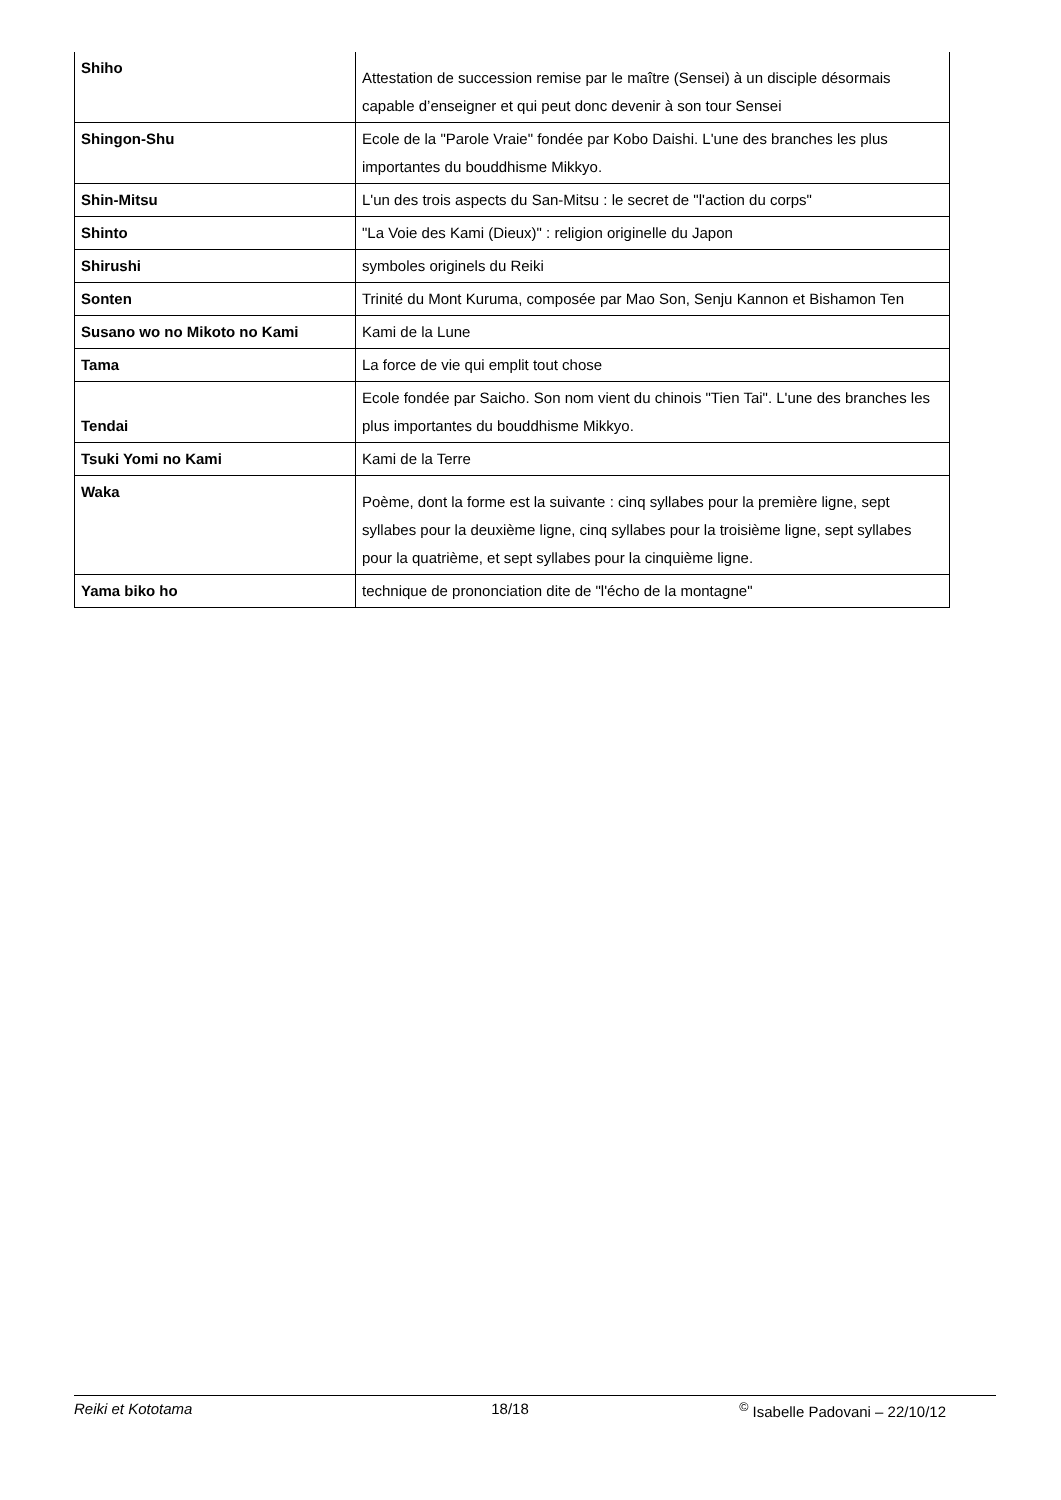| Shiho | Attestation de succession remise par le maître (Sensei) à un disciple désormais capable d’enseigner et qui peut donc devenir à son tour Sensei |
| Shingon-Shu | Ecole de la "Parole Vraie" fondée par Kobo Daishi. L'une des branches les plus importantes du bouddhisme Mikkyo. |
| Shin-Mitsu | L'un des trois aspects du San-Mitsu : le secret de "l'action du corps" |
| Shinto | "La Voie des Kami (Dieux)" : religion originelle du Japon |
| Shirushi | symboles originels du Reiki |
| Sonten | Trinité du Mont Kuruma, composée par Mao Son, Senju Kannon et Bishamon Ten |
| Susano wo no Mikoto no Kami | Kami de la Lune |
| Tama | La force de vie qui emplit tout chose |
| Tendai | Ecole fondée par Saicho. Son nom vient du chinois "Tien Tai". L'une des branches les plus importantes du bouddhisme Mikkyo. |
| Tsuki Yomi no Kami | Kami de la Terre |
| Waka | Poème, dont la forme est la suivante : cinq syllabes pour la première ligne, sept syllabes pour la deuxième ligne, cinq syllabes pour la troisième ligne, sept syllabes pour la quatrième, et sept syllabes pour la cinquième ligne. |
| Yama biko ho | technique de prononciation dite de "l'écho de la montagne" |
Reiki et Kototama 18/18 <sup>©</sup> Isabelle Padovani – 22/10/12